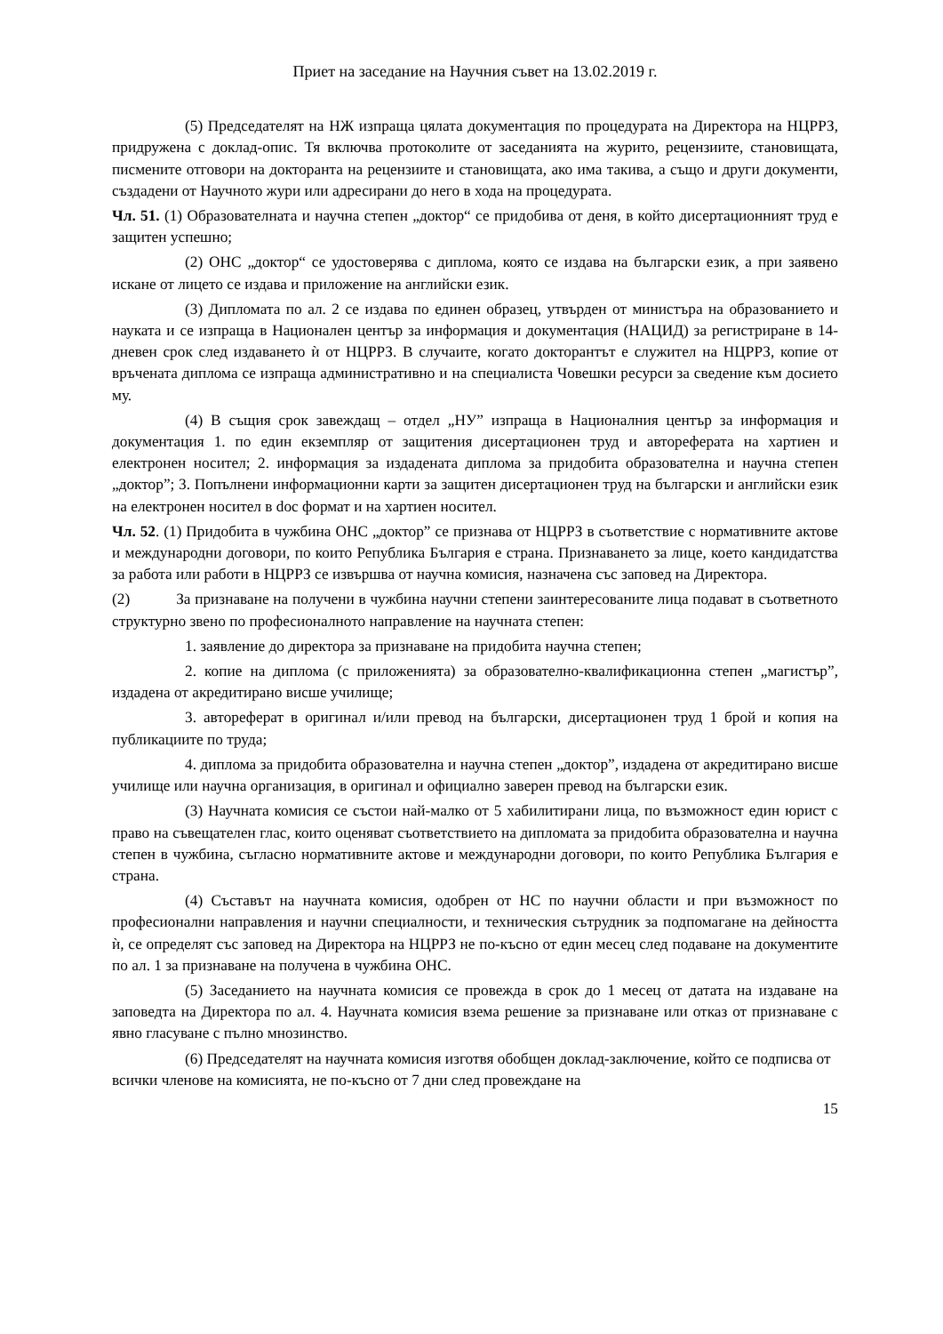Приет на заседание на Научния съвет на 13.02.2019 г.
(5) Председателят на НЖ изпраща цялата документация по процедурата на Директора на НЦРРЗ, придружена с доклад-опис. Тя включва протоколите от заседанията на журито, рецензиите, становищата, писмените отговори на докторанта на рецензиите и становищата, ако има такива, а също и други документи, създадени от Научното жури или адресирани до него в хода на процедурата.
Чл. 51. (1) Образователната и научна степен „доктор“ се придобива от деня, в който дисертационният труд е защитен успешно;
(2) ОНС „доктор“ се удостоверява с диплома, която се издава на български език, а при заявено искане от лицето се издава и приложение на английски език.
(3) Дипломата по ал. 2 се издава по единен образец, утвърден от министъра на образованието и науката и се изпраща в Национален център за информация и документация (НАЦИД) за регистриране в 14-дневен срок след издаването ѝ от НЦРРЗ. В случаите, когато докторантът е служител на НЦРРЗ, копие от връчената диплома се изпраща административно и на специалиста Човешки ресурси за сведение към досието му.
(4) В същия срок завеждащ – отдел „НУ” изпраща в Националния център за информация и документация 1. по един екземпляр от защитения дисертационен труд и автореферата на хартиен и електронен носител; 2. информация за издадената диплома за придобита образователна и научна степен „доктор”; 3. Попълнени информационни карти за защитен дисертационен труд на български и английски език на електронен носител в doc формат и на хартиен носител.
Чл. 52. (1) Придобита в чужбина ОНС „доктор” се признава от НЦРРЗ в съответствие с нормативните актове и международни договори, по които Република България е страна. Признаването за лице, което кандидатства за работа или работи в НЦРРЗ се извършва от научна комисия, назначена със заповед на Директора.
(2) За признаване на получени в чужбина научни степени заинтересованите лица подават в съответното структурно звено по професионалното направление на научната степен:
1. заявление до директора за признаване на придобита научна степен;
2. копие на диплома (с приложенията) за образователно-квалификационна степен „магистър”, издадена от акредитирано висше училище;
3. автореферат в оригинал и/или превод на български, дисертационен труд 1 брой и копия на публикациите по труда;
4. диплома за придобита образователна и научна степен „доктор”, издадена от акредитирано висше училище или научна организация, в оригинал и официално заверен превод на български език.
(3) Научната комисия се състои най-малко от 5 хабилитирани лица, по възможност един юрист с право на съвещателен глас, които оценяват съответствието на дипломата за придобита образователна и научна степен в чужбина, съгласно нормативните актове и международни договори, по които Република България е страна.
(4) Съставът на научната комисия, одобрен от НС по научни области и при възможност по професионални направления и научни специалности, и техническия сътрудник за подпомагане на дейността ѝ, се определят със заповед на Директора на НЦРРЗ не по-късно от един месец след подаване на документите по ал. 1 за признаване на получена в чужбина ОНС.
(5) Заседанието на научната комисия се провежда в срок до 1 месец от датата на издаване на заповедта на Директора по ал. 4. Научната комисия взема решение за признаване или отказ от признаване с явно гласуване с пълно мнозинство.
(6) Председателят на научната комисия изготвя обобщен доклад-заключение, който се подписва от всички членове на комисията, не по-късно от 7 дни след провеждане на
15